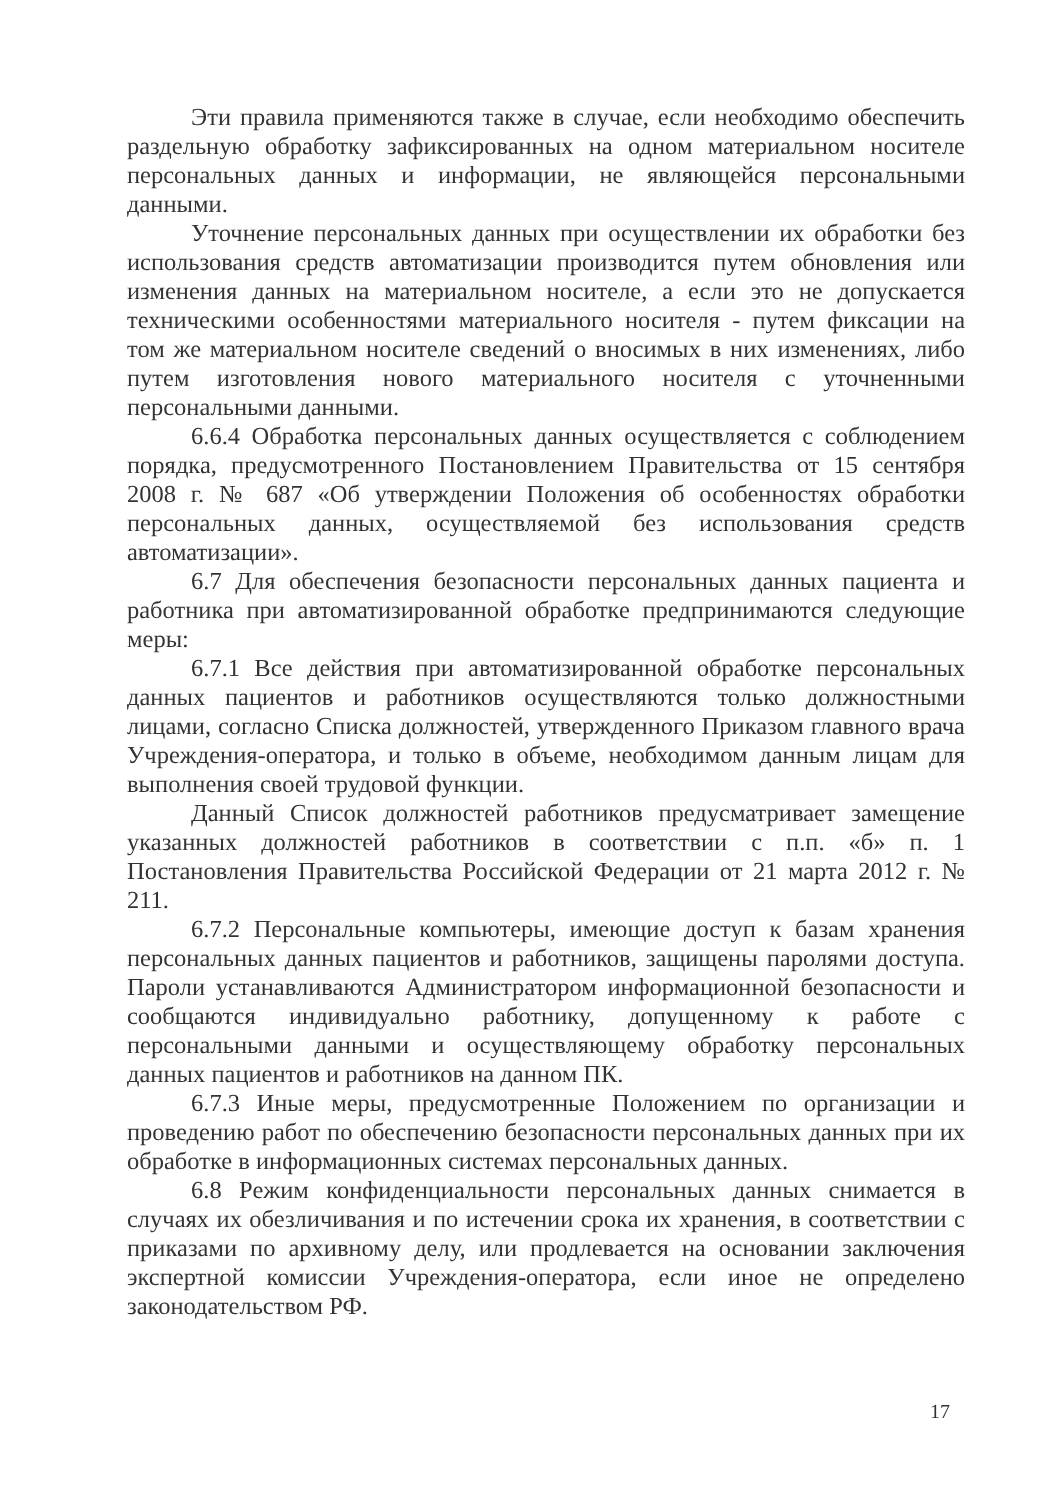Эти правила применяются также в случае, если необходимо обеспечить раздельную обработку зафиксированных на одном материальном носителе персональных данных и информации, не являющейся персональными данными.
Уточнение персональных данных при осуществлении их обработки без использования средств автоматизации производится путем обновления или изменения данных на материальном носителе, а если это не допускается техническими особенностями материального носителя - путем фиксации на том же материальном носителе сведений о вносимых в них изменениях, либо путем изготовления нового материального носителя с уточненными персональными данными.
6.6.4 Обработка персональных данных осуществляется с соблюдением порядка, предусмотренного Постановлением Правительства от 15 сентября 2008 г. № 687 «Об утверждении Положения об особенностях обработки персональных данных, осуществляемой без использования средств автоматизации».
6.7 Для обеспечения безопасности персональных данных пациента и работника при автоматизированной обработке предпринимаются следующие меры:
6.7.1 Все действия при автоматизированной обработке персональных данных пациентов и работников осуществляются только должностными лицами, согласно Списка должностей, утвержденного Приказом главного врача Учреждения-оператора, и только в объеме, необходимом данным лицам для выполнения своей трудовой функции.
Данный Список должностей работников предусматривает замещение указанных должностей работников в соответствии с п.п. «б» п. 1 Постановления Правительства Российской Федерации от 21 марта 2012 г. № 211.
6.7.2 Персональные компьютеры, имеющие доступ к базам хранения персональных данных пациентов и работников, защищены паролями доступа. Пароли устанавливаются Администратором информационной безопасности и сообщаются индивидуально работнику, допущенному к работе с персональными данными и осуществляющему обработку персональных данных пациентов и работников на данном ПК.
6.7.3 Иные меры, предусмотренные Положением по организации и проведению работ по обеспечению безопасности персональных данных при их обработке в информационных системах персональных данных.
6.8 Режим конфиденциальности персональных данных снимается в случаях их обезличивания и по истечении срока их хранения, в соответствии с приказами по архивному делу, или продлевается на основании заключения экспертной комиссии Учреждения-оператора, если иное не определено законодательством РФ.
17